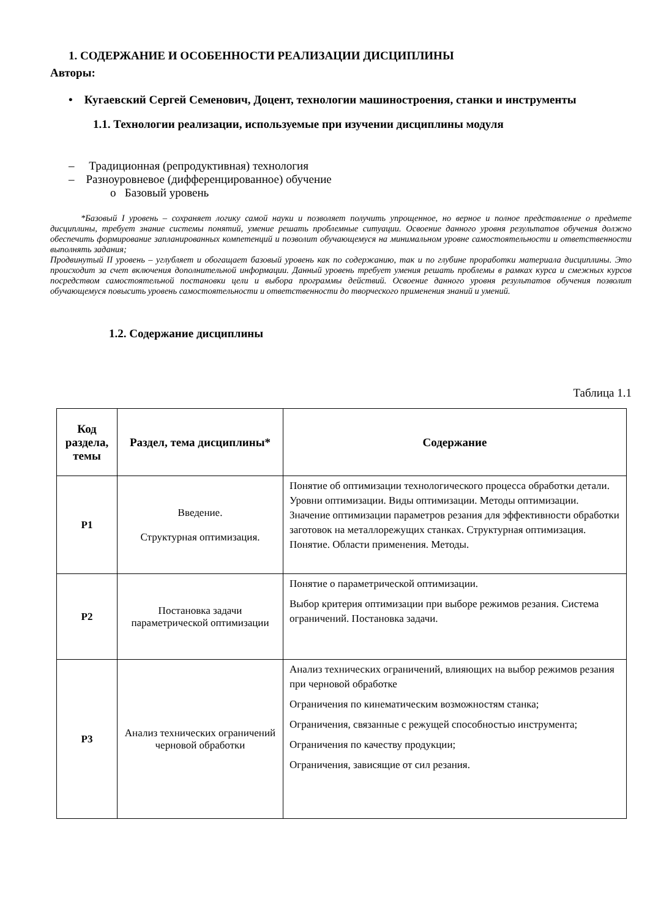1. СОДЕРЖАНИЕ И ОСОБЕННОСТИ РЕАЛИЗАЦИИ ДИСЦИПЛИНЫ
Авторы:
• Кугаевский Сергей Семенович, Доцент, технологии машиностроения, станки и инструменты
1.1. Технологии реализации, используемые при изучении дисциплины модуля
– Традиционная (репродуктивная) технология
– Разноуровневое (дифференцированное) обучение
o Базовый уровень
*Базовый I уровень – сохраняет логику самой науки и позволяет получить упрощенное, но верное и полное представление о предмете дисциплины, требует знание системы понятий, умение решать проблемные ситуации. Освоение данного уровня результатов обучения должно обеспечить формирование запланированных компетенций и позволит обучающемуся на минимальном уровне самостоятельности и ответственности выполнять задания;
Продвинутый II уровень – углубляет и обогащает базовый уровень как по содержанию, так и по глубине проработки материала дисциплины. Это происходит за счет включения дополнительной информации. Данный уровень требует умения решать проблемы в рамках курса и смежных курсов посредством самостоятельной постановки цели и выбора программы действий. Освоение данного уровня результатов обучения позволит обучающемуся повысить уровень самостоятельности и ответственности до творческого применения знаний и умений.
1.2. Содержание дисциплины
Таблица 1.1
| Код раздела, темы | Раздел, тема дисциплины* | Содержание |
| --- | --- | --- |
| Р1 | Введение. Структурная оптимизация. | Понятие об оптимизации технологического процесса обработки детали. Уровни оптимизации. Виды оптимизации. Методы оптимизации. Значение оптимизации параметров резания для эффективности обработки заготовок на металлорежущих станках. Структурная оптимизация. Понятие. Области применения. Методы. |
| Р2 | Постановка задачи параметрической оптимизации | Понятие о параметрической оптимизации. Выбор критерия оптимизации при выборе режимов резания. Система ограничений. Постановка задачи. |
| Р3 | Анализ технических ограничений черновой обработки | Анализ технических ограничений, влияющих на выбор режимов резания при черновой обработке Ограничения по кинематическим возможностям станка; Ограничения, связанные с режущей способностью инструмента; Ограничения по качеству продукции; Ограничения, зависящие от сил резания. |